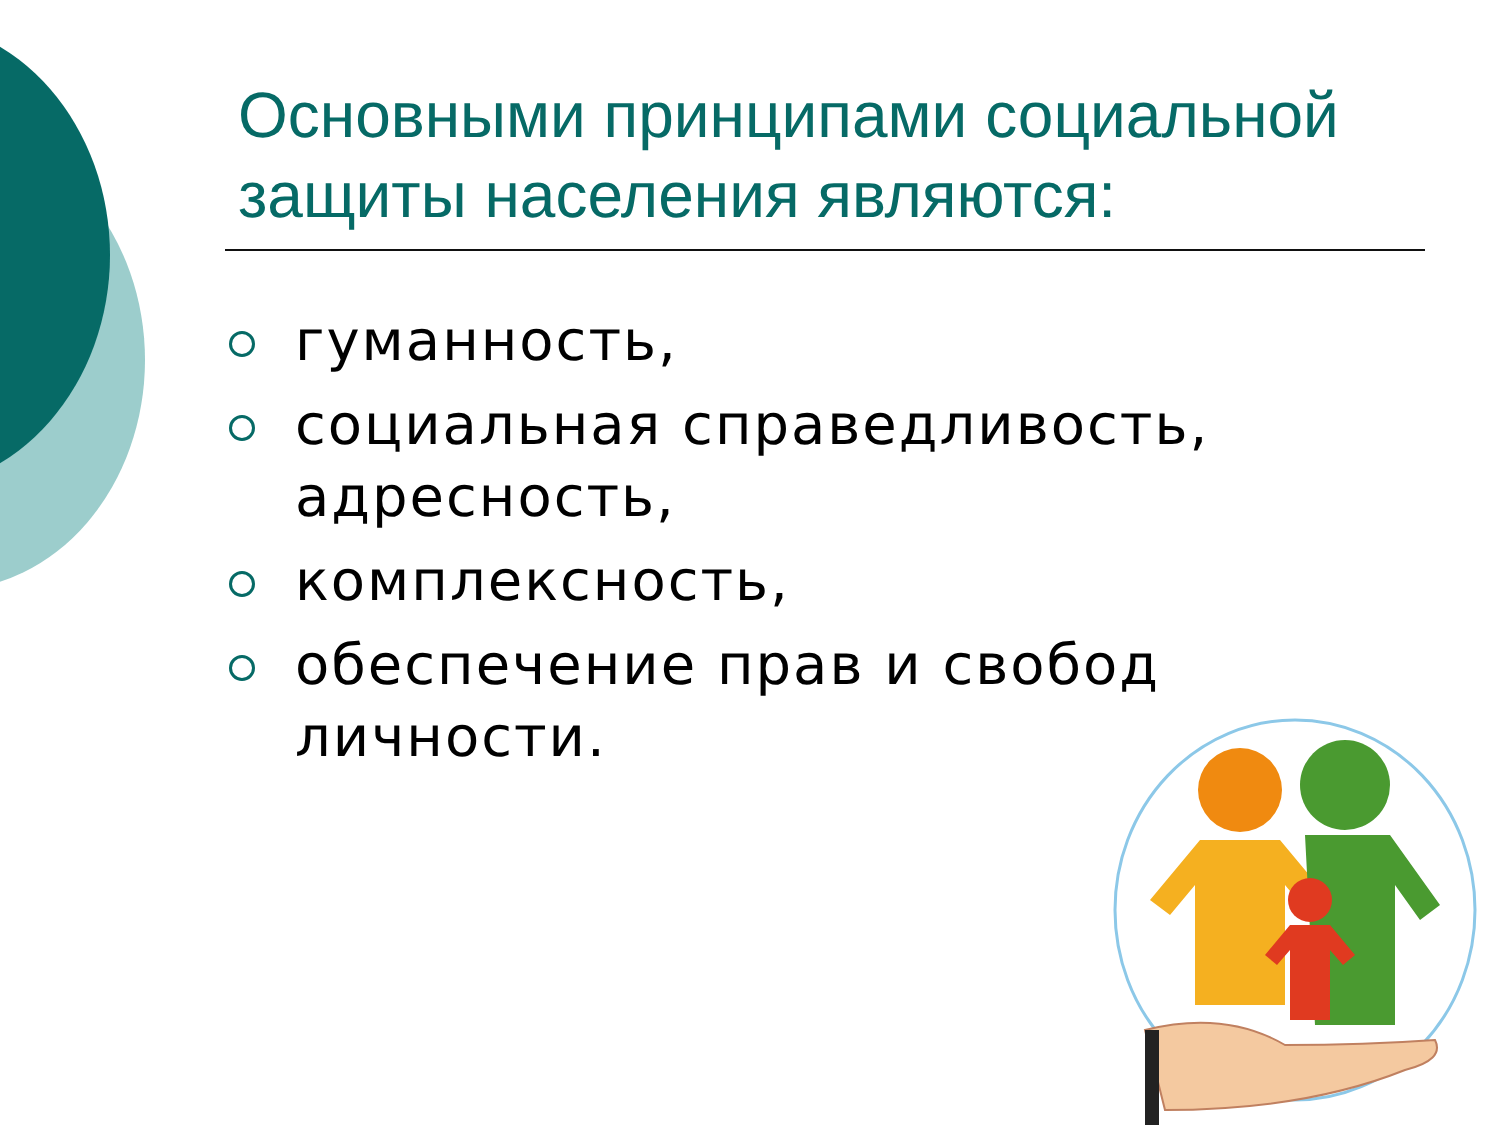Основными принципами социальной защиты населения являются:
гуманность,
социальная справедливость, адресность,
комплексность,
обеспечение прав и свобод личности.